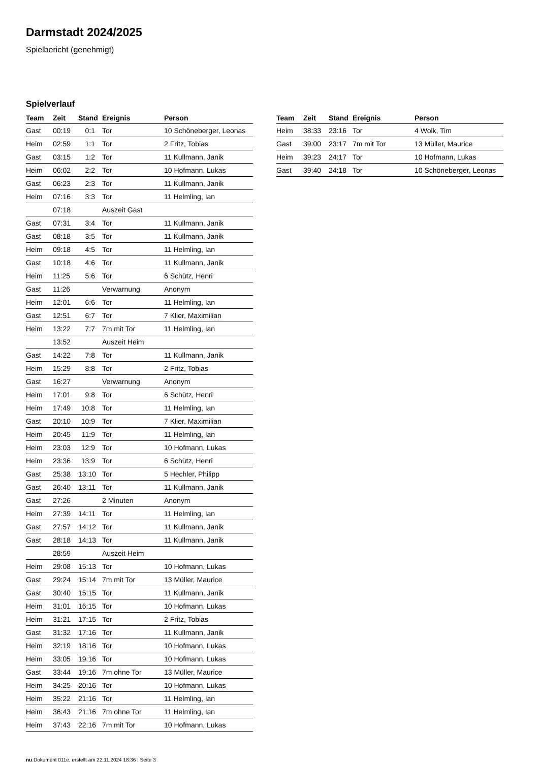Darmstadt 2024/2025
Spielbericht (genehmigt)
Spielverlauf
| Team | Zeit | Stand | Ereignis | Person |
| --- | --- | --- | --- | --- |
| Gast | 00:19 | 0:1 | Tor | 10 Schöneberger, Leonas |
| Heim | 02:59 | 1:1 | Tor | 2 Fritz, Tobias |
| Gast | 03:15 | 1:2 | Tor | 11 Kullmann, Janik |
| Heim | 06:02 | 2:2 | Tor | 10 Hofmann, Lukas |
| Gast | 06:23 | 2:3 | Tor | 11 Kullmann, Janik |
| Heim | 07:16 | 3:3 | Tor | 11 Helmling, Ian |
| | 07:18 | | Auszeit Gast | |
| Gast | 07:31 | 3:4 | Tor | 11 Kullmann, Janik |
| Gast | 08:18 | 3:5 | Tor | 11 Kullmann, Janik |
| Heim | 09:18 | 4:5 | Tor | 11 Helmling, Ian |
| Gast | 10:18 | 4:6 | Tor | 11 Kullmann, Janik |
| Heim | 11:25 | 5:6 | Tor | 6 Schütz, Henri |
| Gast | 11:26 | | Verwarnung | Anonym |
| Heim | 12:01 | 6:6 | Tor | 11 Helmling, Ian |
| Gast | 12:51 | 6:7 | Tor | 7 Klier, Maximilian |
| Heim | 13:22 | 7:7 | 7m mit Tor | 11 Helmling, Ian |
| | 13:52 | | Auszeit Heim | |
| Gast | 14:22 | 7:8 | Tor | 11 Kullmann, Janik |
| Heim | 15:29 | 8:8 | Tor | 2 Fritz, Tobias |
| Gast | 16:27 | | Verwarnung | Anonym |
| Heim | 17:01 | 9:8 | Tor | 6 Schütz, Henri |
| Heim | 17:49 | 10:8 | Tor | 11 Helmling, Ian |
| Gast | 20:10 | 10:9 | Tor | 7 Klier, Maximilian |
| Heim | 20:45 | 11:9 | Tor | 11 Helmling, Ian |
| Heim | 23:03 | 12:9 | Tor | 10 Hofmann, Lukas |
| Heim | 23:36 | 13:9 | Tor | 6 Schütz, Henri |
| Gast | 25:38 | 13:10 | Tor | 5 Hechler, Philipp |
| Gast | 26:40 | 13:11 | Tor | 11 Kullmann, Janik |
| Gast | 27:26 | | 2 Minuten | Anonym |
| Heim | 27:39 | 14:11 | Tor | 11 Helmling, Ian |
| Gast | 27:57 | 14:12 | Tor | 11 Kullmann, Janik |
| Gast | 28:18 | 14:13 | Tor | 11 Kullmann, Janik |
| | 28:59 | | Auszeit Heim | |
| Heim | 29:08 | 15:13 | Tor | 10 Hofmann, Lukas |
| Gast | 29:24 | 15:14 | 7m mit Tor | 13 Müller, Maurice |
| Gast | 30:40 | 15:15 | Tor | 11 Kullmann, Janik |
| Heim | 31:01 | 16:15 | Tor | 10 Hofmann, Lukas |
| Heim | 31:21 | 17:15 | Tor | 2 Fritz, Tobias |
| Gast | 31:32 | 17:16 | Tor | 11 Kullmann, Janik |
| Heim | 32:19 | 18:16 | Tor | 10 Hofmann, Lukas |
| Heim | 33:05 | 19:16 | Tor | 10 Hofmann, Lukas |
| Gast | 33:44 | 19:16 | 7m ohne Tor | 13 Müller, Maurice |
| Heim | 34:25 | 20:16 | Tor | 10 Hofmann, Lukas |
| Heim | 35:22 | 21:16 | Tor | 11 Helmling, Ian |
| Heim | 36:43 | 21:16 | 7m ohne Tor | 11 Helmling, Ian |
| Heim | 37:43 | 22:16 | 7m mit Tor | 10 Hofmann, Lukas |
| Team | Zeit | Stand | Ereignis | Person |
| --- | --- | --- | --- | --- |
| Heim | 38:33 | 23:16 | Tor | 4 Wolk, Tim |
| Gast | 39:00 | 23:17 | 7m mit Tor | 13 Müller, Maurice |
| Heim | 39:23 | 24:17 | Tor | 10 Hofmann, Lukas |
| Gast | 39:40 | 24:18 | Tor | 10 Schöneberger, Leonas |
nu.Dokument 011e, erstellt am 22.11.2024 18:36 | Seite 3